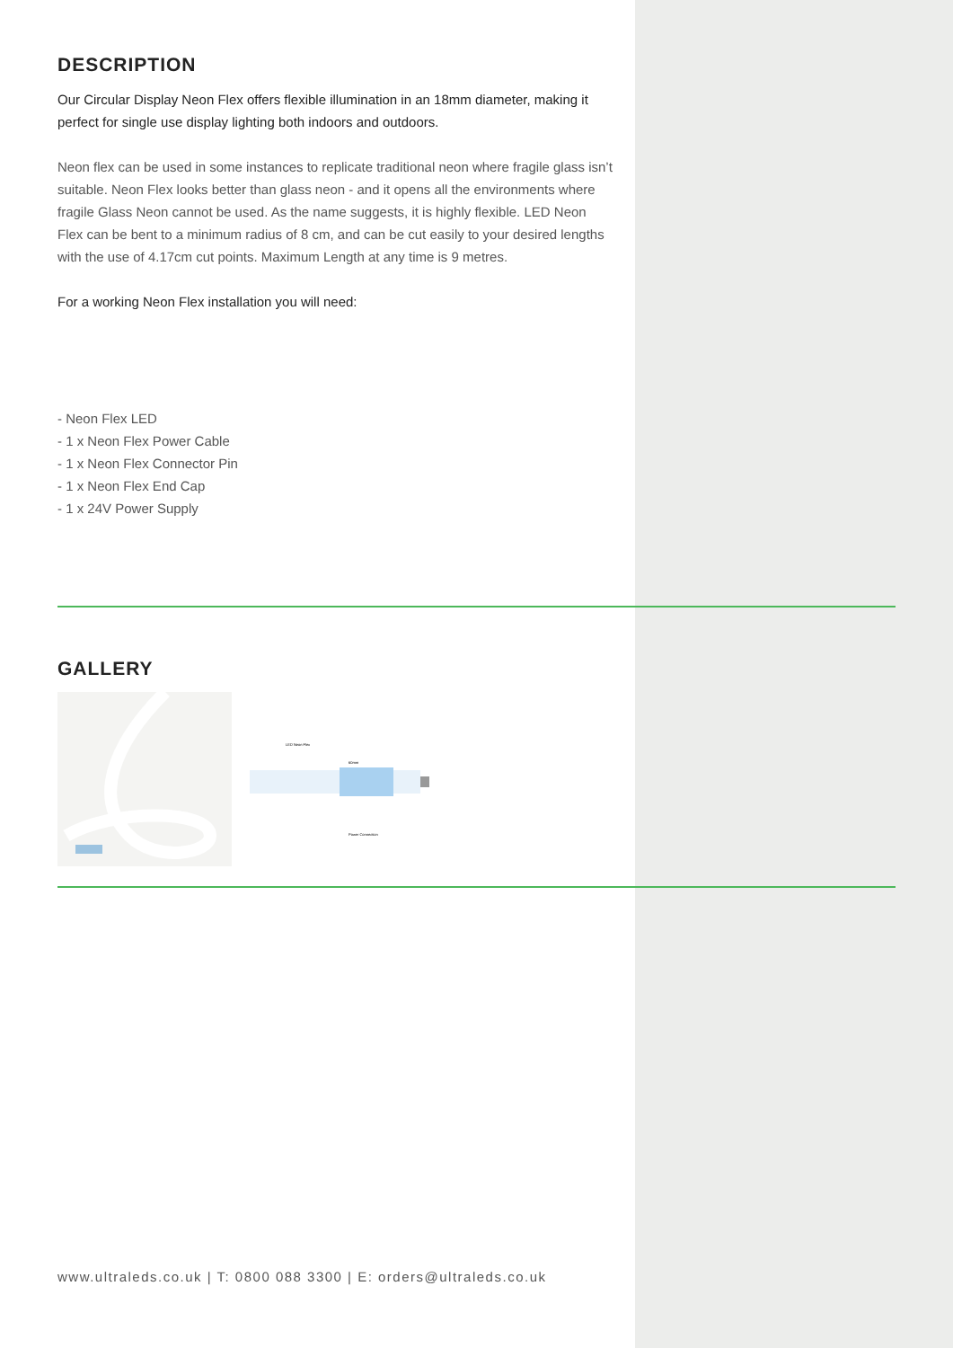DESCRIPTION
Our Circular Display Neon Flex offers flexible illumination in an 18mm diameter, making it perfect for single use display lighting both indoors and outdoors.
Neon flex can be used in some instances to replicate traditional neon where fragile glass isn’t suitable. Neon Flex looks better than glass neon - and it opens all the environments where fragile Glass Neon cannot be used. As the name suggests, it is highly flexible. LED Neon Flex can be bent to a minimum radius of 8 cm, and can be cut easily to your desired lengths with the use of 4.17cm cut points. Maximum Length at any time is 9 metres.
For a working Neon Flex installation you will need:
- Neon Flex LED
- 1 x Neon Flex Power Cable
- 1 x Neon Flex Connector Pin
- 1 x Neon Flex End Cap
- 1 x 24V Power Supply
GALLERY
LED Neon Flex
60mm
Power Connection
www.ultraleds.co.uk | T: 0800 088 3300 | E: orders@ultraleds.co.uk